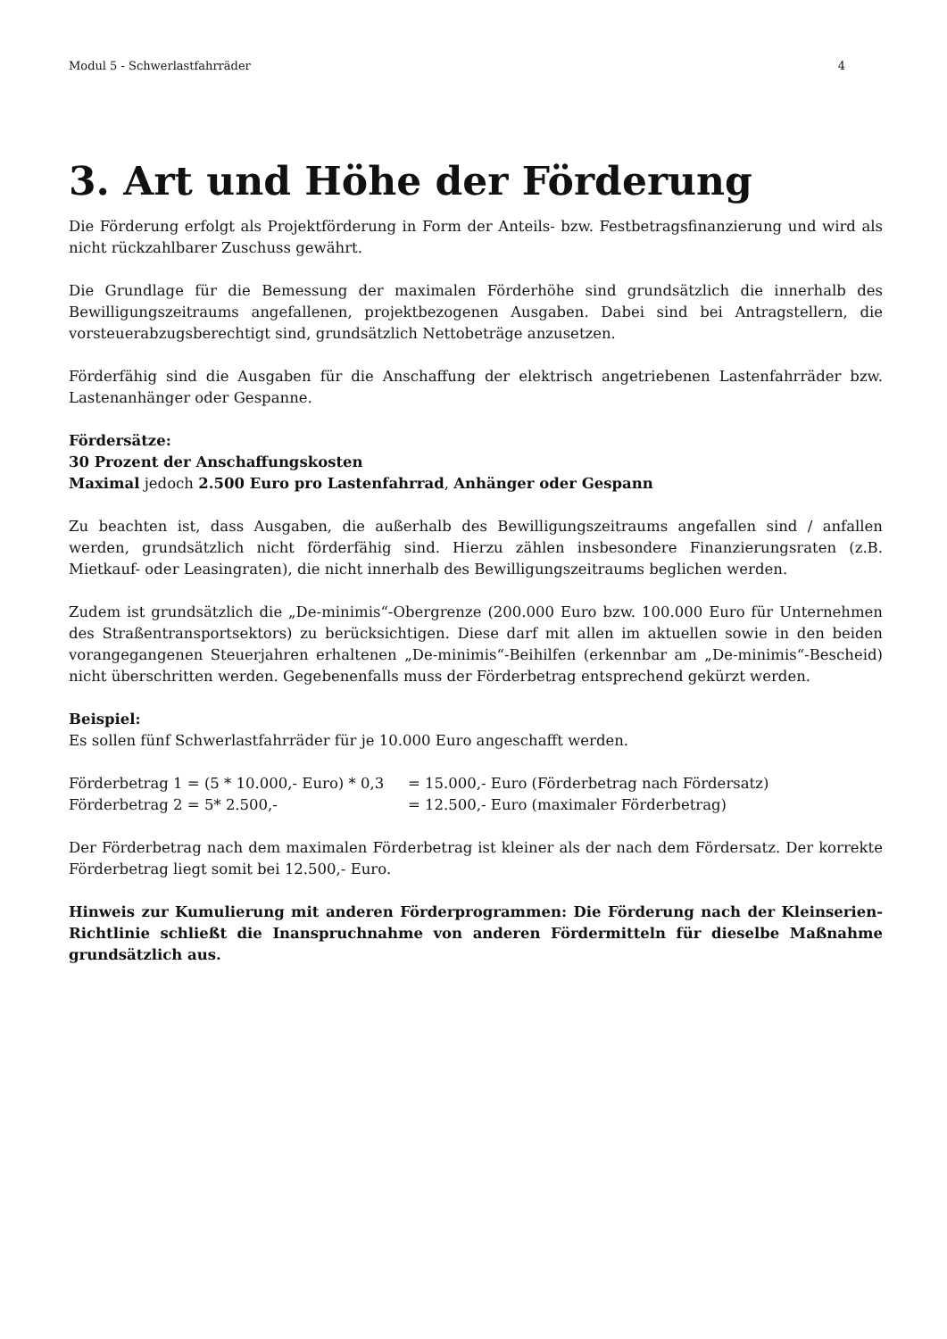Modul 5 - Schwerlastfahrräder 4
3. Art und Höhe der Förderung
Die Förderung erfolgt als Projektförderung in Form der Anteils- bzw. Festbetragsfinanzierung und wird als nicht rückzahlbarer Zuschuss gewährt.
Die Grundlage für die Bemessung der maximalen Förderhöhe sind grundsätzlich die innerhalb des Bewilligungszeitraums angefallenen, projektbezogenen Ausgaben. Dabei sind bei Antragstellern, die vorsteuerabzugsberechtigt sind, grundsätzlich Nettobeträge anzusetzen.
Förderfähig sind die Ausgaben für die Anschaffung der elektrisch angetriebenen Lastenfahrräder bzw. Lastenanhänger oder Gespanne.
Fördersätze:
30 Prozent der Anschaffungskosten
Maximal jedoch 2.500 Euro pro Lastenfahrrad, Anhänger oder Gespann
Zu beachten ist, dass Ausgaben, die außerhalb des Bewilligungszeitraums angefallen sind / anfallen werden, grundsätzlich nicht förderfähig sind. Hierzu zählen insbesondere Finanzierungsraten (z.B. Mietkauf- oder Leasingraten), die nicht innerhalb des Bewilligungszeitraums beglichen werden.
Zudem ist grundsätzlich die „De-minimis“-Obergrenze (200.000 Euro bzw. 100.000 Euro für Unternehmen des Straßentransportsektors) zu berücksichtigen. Diese darf mit allen im aktuellen sowie in den beiden vorangegangenen Steuerjahren erhaltenen „De-minimis“-Beihilfen (erkennbar am „De-minimis“-Bescheid) nicht überschritten werden. Gegebenenfalls muss der Förderbetrag entsprechend gekürzt werden.
Beispiel:
Es sollen fünf Schwerlastfahrräder für je 10.000 Euro angeschafft werden.
Förderbetrag 1 = (5 * 10.000,- Euro) * 0,3 = 15.000,- Euro (Förderbetrag nach Fördersatz) Förderbetrag 2 = 5* 2.500,- = 12.500,- Euro (maximaler Förderbetrag)
Der Förderbetrag nach dem maximalen Förderbetrag ist kleiner als der nach dem Fördersatz. Der korrekte Förderbetrag liegt somit bei 12.500,- Euro.
Hinweis zur Kumulierung mit anderen Förderprogrammen: Die Förderung nach der Kleinserien-Richtlinie schließt die Inanspruchnahme von anderen Fördermitteln für dieselbe Maßnahme grundsätzlich aus.